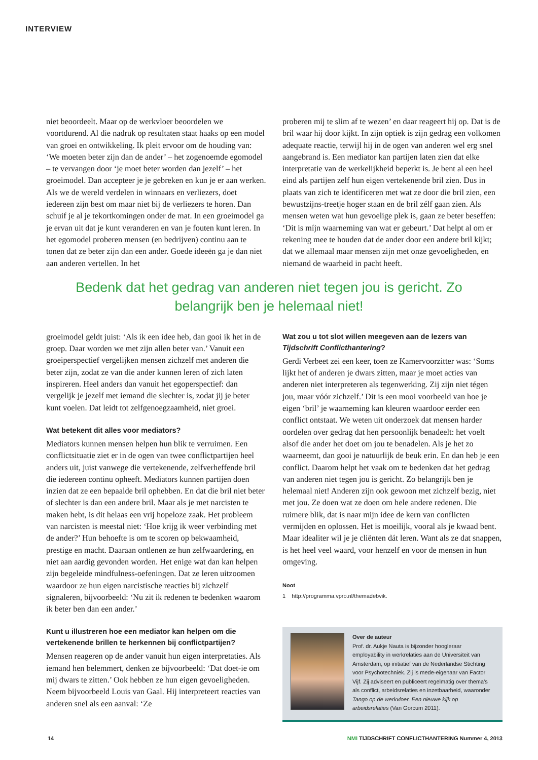INTERVIEW
niet beoordeelt. Maar op de werkvloer beoordelen we voortdurend. Al die nadruk op resultaten staat haaks op een model van groei en ontwikkeling. Ik pleit ervoor om de houding van: ‘We moeten beter zijn dan de ander’ – het zogenoemde egomodel – te vervangen door ‘je moet beter worden dan jezelf’ – het groeimodel. Dan accepteer je je gebreken en kun je er aan werken. Als we de wereld verdelen in winnaars en verliezers, doet iedereen zijn best om maar niet bij de verliezers te horen. Dan schuif je al je tekortkomingen onder de mat. In een groeimodel ga je ervan uit dat je kunt veranderen en van je fouten kunt leren. In het egomodel proberen mensen (en bedrijven) continu aan te tonen dat ze beter zijn dan een ander. Goede ideeën ga je dan niet aan anderen vertellen. In het
proberen mij te slim af te wezen’ en daar reageert hij op. Dat is de bril waar hij door kijkt. In zijn optiek is zijn gedrag een volkomen adequate reactie, terwijl hij in de ogen van anderen wel erg snel aangebrand is. Een mediator kan partijen laten zien dat elke interpretatie van de werkelijkheid beperkt is. Je bent al een heel eind als partijen zelf hun eigen vertekenende bril zien. Dus in plaats van zich te identificeren met wat ze door die bril zien, een bewustzijns-treetje hoger staan en de bril zélf gaan zien. Als mensen weten wat hun gevoelige plek is, gaan ze beter beseffen: ‘Dit is míjn waarneming van wat er gebeurt.’ Dat helpt al om er rekening mee te houden dat de ander door een andere bril kijkt; dat we allemaal maar mensen zijn met onze gevoeligheden, en niemand de waarheid in pacht heeft.
Bedenk dat het gedrag van anderen niet tegen jou is gericht. Zo belangrijk ben je helemaal niet!
groeimodel geldt juist: ‘Als ik een idee heb, dan gooi ik het in de groep. Daar worden we met zijn allen beter van.’ Vanuit een groeiperspectief vergelijken mensen zichzelf met anderen die beter zijn, zodat ze van die ander kunnen leren of zich laten inspireren. Heel anders dan vanuit het egoperspectief: dan vergelijk je jezelf met iemand die slechter is, zodat jij je beter kunt voelen. Dat leidt tot zelfgenoegzaamheid, niet groei.
Wat betekent dit alles voor mediators?
Mediators kunnen mensen helpen hun blik te verruimen. Een conflictsituatie ziet er in de ogen van twee conflictpartijen heel anders uit, juist vanwege die vertekenende, zelfverheffende bril die iedereen continu opheeft. Mediators kunnen partijen doen inzien dat ze een bepaalde bril ophebben. En dat die bril niet beter of slechter is dan een andere bril. Maar als je met narcisten te maken hebt, is dit helaas een vrij hopeloze zaak. Het probleem van narcisten is meestal niet: ‘Hoe krijg ik weer verbinding met de ander?’ Hun behoefte is om te scoren op bekwaamheid, prestige en macht. Daaraan ontlenen ze hun zelfwaardering, en niet aan aardig gevonden worden. Het enige wat dan kan helpen zijn begeleide mindfulness-oefeningen. Dat ze leren uitzoomen waardoor ze hun eigen narcistische reacties bij zichzelf signaleren, bijvoorbeeld: ‘Nu zit ik redenen te bedenken waarom ik beter ben dan een ander.’
Kunt u illustreren hoe een mediator kan helpen om die vertekenende brillen te herkennen bij conflictpartijen?
Mensen reageren op de ander vanuit hun eigen interpretaties. Als iemand hen belemmert, denken ze bijvoorbeeld: ‘Dat doet-ie om mij dwars te zitten.’ Ook hebben ze hun eigen gevoeligheden. Neem bijvoorbeeld Louis van Gaal. Hij interpreteert reacties van anderen snel als een aanval: ‘Ze
Wat zou u tot slot willen meegeven aan de lezers van Tijdschrift Conflicthantering?
Gerdi Verbeet zei een keer, toen ze Kamervoorzitter was: ‘Soms lijkt het of anderen je dwars zitten, maar je moet acties van anderen niet interpreteren als tegenwerking. Zij zijn niet tégen jou, maar vóór zichzelf.’ Dit is een mooi voorbeeld van hoe je eigen ‘bril’ je waarneming kan kleuren waardoor eerder een conflict ontstaat. We weten uit onderzoek dat mensen harder oordelen over gedrag dat hen persoonlijk benadeelt: het voelt alsof die ander het doet om jou te benadelen. Als je het zo waarneemt, dan gooi je natuurlijk de beuk erin. En dan heb je een conflict. Daarom helpt het vaak om te bedenken dat het gedrag van anderen niet tegen jou is gericht. Zo belangrijk ben je helemaal niet! Anderen zijn ook gewoon met zichzelf bezig, niet met jou. Ze doen wat ze doen om hele andere redenen. Die ruimere blik, dat is naar mijn idee de kern van conflicten vermijden en oplossen. Het is moeilijk, vooral als je kwaad bent. Maar idealiter wil je je cliënten dát leren. Want als ze dat snappen, is het heel veel waard, voor henzelf en voor de mensen in hun omgeving.
Noot
1 http://programma.vpro.nl/themadebvik.
Over de auteur
Prof. dr. Aukje Nauta is bijzonder hoogleraar employability in werkrelaties aan de Universiteit van Amsterdam, op initiatief van de Nederlandse Stichting voor Psychotechniek. Zij is mede-eigenaar van Factor Vijf. Zij adviseert en publiceert regelmatig over thema’s als conflict, arbeidsrelaties en inzetbaarheid, waaronder Tango op de werkvloer. Een nieuwe kijk op arbeidsrelaties (Van Gorcum 2011).
14 NMI TIJDSCHRIFT CONFLICTHANTERING Nummer 4, 2013